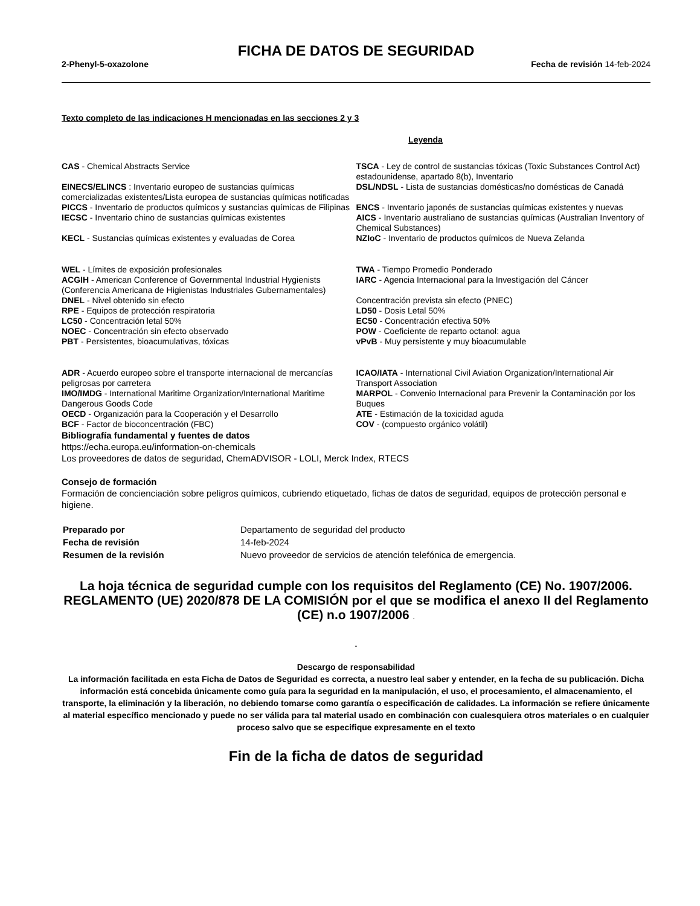FICHA DE DATOS DE SEGURIDAD
2-Phenyl-5-oxazolone Fecha de revisión 14-feb-2024
Texto completo de las indicaciones H mencionadas en las secciones 2 y 3
Leyenda
| CAS - Chemical Abstracts Service | TSCA - Ley de control de sustancias tóxicas (Toxic Substances Control Act) estadounidense, apartado 8(b), Inventario |
| EINECS/ELINCS : Inventario europeo de sustancias químicas comercializadas existentes/Lista europea de sustancias químicas notificadas | DSL/NDSL - Lista de sustancias domésticas/no domésticas de Canadá |
| PICCS - Inventario de productos químicos y sustancias químicas de Filipinas | ENCS - Inventario japonés de sustancias químicas existentes y nuevas |
| IECSC - Inventario chino de sustancias químicas existentes | AICS - Inventario australiano de sustancias químicas (Australian Inventory of Chemical Substances) |
| KECL - Sustancias químicas existentes y evaluadas de Corea | NZIoC - Inventario de productos químicos de Nueva Zelanda |
| WEL - Límites de exposición profesionales | TWA - Tiempo Promedio Ponderado |
| ACGIH - American Conference of Governmental Industrial Hygienists (Conferencia Americana de Higienistas Industriales Gubernamentales) | IARC - Agencia Internacional para la Investigación del Cáncer |
| DNEL - Nivel obtenido sin efecto | Concentración prevista sin efecto (PNEC) |
| RPE - Equipos de protección respiratoria | LD50 - Dosis Letal 50% |
| LC50 - Concentración letal 50% | EC50 - Concentración efectiva 50% |
| NOEC - Concentración sin efecto observado | POW - Coeficiente de reparto octanol: agua |
| PBT - Persistentes, bioacumulativas, tóxicas | vPvB - Muy persistente y muy bioacumulable |
| ADR - Acuerdo europeo sobre el transporte internacional de mercancías peligrosas por carretera | ICAO/IATA - International Civil Aviation Organization/International Air Transport Association |
| IMO/IMDG - International Maritime Organization/International Maritime Dangerous Goods Code | MARPOL - Convenio Internacional para Prevenir la Contaminación por los Buques |
| OECD - Organización para la Cooperación y el Desarrollo | ATE - Estimación de la toxicidad aguda |
| BCF - Factor de bioconcentración (FBC) | COV - (compuesto orgánico volátil) |
Bibliografía fundamental y fuentes de datos
https://echa.europa.eu/information-on-chemicals
Los proveedores de datos de seguridad, ChemADVISOR - LOLI, Merck Index, RTECS
Consejo de formación
Formación de concienciación sobre peligros químicos, cubriendo etiquetado, fichas de datos de seguridad, equipos de protección personal e higiene.
| Preparado por | Departamento de seguridad del producto |
| Fecha de revisión | 14-feb-2024 |
| Resumen de la revisión | Nuevo proveedor de servicios de atención telefónica de emergencia. |
La hoja técnica de seguridad cumple con los requisitos del Reglamento (CE) No. 1907/2006. REGLAMENTO (UE) 2020/878 DE LA COMISIÓN por el que se modifica el anexo II del Reglamento (CE) n.o 1907/2006 .
.
Descargo de responsabilidad
La información facilitada en esta Ficha de Datos de Seguridad es correcta, a nuestro leal saber y entender, en la fecha de su publicación. Dicha información está concebida únicamente como guía para la seguridad en la manipulación, el uso, el procesamiento, el almacenamiento, el transporte, la eliminación y la liberación, no debiendo tomarse como garantía o especificación de calidades. La información se refiere únicamente al material específico mencionado y puede no ser válida para tal material usado en combinación con cualesquiera otros materiales o en cualquier proceso salvo que se especifique expresamente en el texto
Fin de la ficha de datos de seguridad